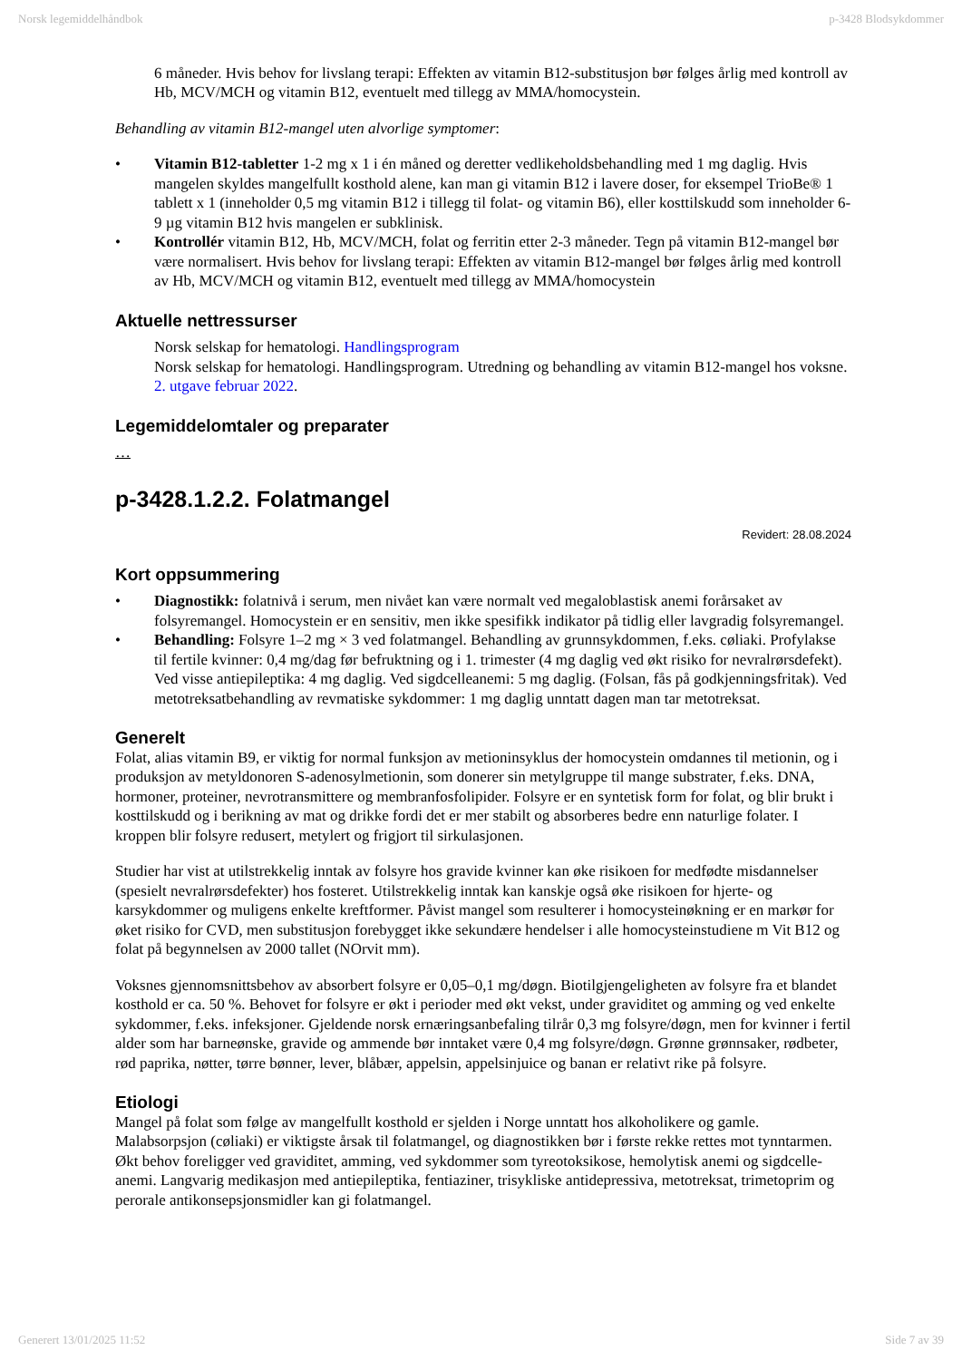Norsk legemiddelhåndbok p-3428 Blodsykdommer
6 måneder. Hvis behov for livslang terapi: Effekten av vitamin B12-substitusjon bør følges årlig med kontroll av Hb, MCV/MCH og vitamin B12, eventuelt med tillegg av MMA/homocystein.
Behandling av vitamin B12-mangel uten alvorlige symptomer:
• Vitamin B12-tabletter 1-2 mg x 1 i én måned og deretter vedlikeholdsbehandling med 1 mg daglig. Hvis mangelen skyldes mangelfullt kosthold alene, kan man gi vitamin B12 i lavere doser, for eksempel TrioBe® 1 tablett x 1 (inneholder 0,5 mg vitamin B12 i tillegg til folat- og vitamin B6), eller kosttilskudd som inneholder 6-9 µg vitamin B12 hvis mangelen er subklinisk.
• Kontrollér vitamin B12, Hb, MCV/MCH, folat og ferritin etter 2-3 måneder. Tegn på vitamin B12-mangel bør være normalisert. Hvis behov for livslang terapi: Effekten av vitamin B12-mangel bør følges årlig med kontroll av Hb, MCV/MCH og vitamin B12, eventuelt med tillegg av MMA/homocystein
Aktuelle nettressurser
Norsk selskap for hematologi. Handlingsprogram
Norsk selskap for hematologi. Handlingsprogram. Utredning og behandling av vitamin B12-mangel hos voksne. 2. utgave februar 2022.
Legemiddelomtaler og preparater
…
p-3428.1.2.2. Folatmangel
Revidert: 28.08.2024
Kort oppsummering
• Diagnostikk: folatnivå i serum, men nivået kan være normalt ved megaloblastisk anemi forårsaket av folsyremangel. Homocystein er en sensitiv, men ikke spesifikk indikator på tidlig eller lavgradig folsyremangel.
• Behandling: Folsyre 1–2 mg × 3 ved folatmangel. Behandling av grunnsykdommen, f.eks. cøliaki. Profylakse til fertile kvinner: 0,4 mg/dag før befruktning og i 1. trimester (4 mg daglig ved økt risiko for nevralrørsdefekt). Ved visse antiepileptika: 4 mg daglig. Ved sigdcelleanemi: 5 mg daglig. (Folsan, fås på godkjenningsfritak). Ved metotreksatbehandling av revmatiske sykdommer: 1 mg daglig unntatt dagen man tar metotreksat.
Generelt
Folat, alias vitamin B9, er viktig for normal funksjon av metioninsyklus der homocystein omdannes til metionin, og i produksjon av metyldonoren S-adenosylmetionin, som donerer sin metylgruppe til mange substrater, f.eks. DNA, hormoner, proteiner, nevrotransmittere og membranfosfolipider. Folsyre er en syntetisk form for folat, og blir brukt i kosttilskudd og i berikning av mat og drikke fordi det er mer stabilt og absorberes bedre enn naturlige folater. I kroppen blir folsyre redusert, metylert og frigjort til sirkulasjonen.
Studier har vist at utilstrekkelig inntak av folsyre hos gravide kvinner kan øke risikoen for medfødte misdannelser (spesielt nevralrørsdefekter) hos fosteret. Utilstrekkelig inntak kan kanskje også øke risikoen for hjerte- og karsykdommer og muligens enkelte kreftformer. Påvist mangel som resulterer i homocysteinøkning er en markør for øket risiko for CVD, men substitusjon forebygget ikke sekundære hendelser i alle homocysteinstudiene m Vit B12 og folat på begynnelsen av 2000 tallet (NOrvit mm).
Voksnes gjennomsnittsbehov av absorbert folsyre er 0,05–0,1 mg/døgn. Biotilgjengeligheten av folsyre fra et blandet kosthold er ca. 50 %. Behovet for folsyre er økt i perioder med økt vekst, under graviditet og amming og ved enkelte sykdommer, f.eks. infeksjoner. Gjeldende norsk ernæringsanbefaling tilrår 0,3 mg folsyre/døgn, men for kvinner i fertil alder som har barneønske, gravide og ammende bør inntaket være 0,4 mg folsyre/døgn. Grønne grønnsaker, rødbeter, rød paprika, nøtter, tørre bønner, lever, blåbær, appelsin, appelsinjuice og banan er relativt rike på folsyre.
Etiologi
Mangel på folat som følge av mangelfullt kosthold er sjelden i Norge unntatt hos alkoholikere og gamle. Malabsorpsjon (cøliaki) er viktigste årsak til folatmangel, og diagnostikken bør i første rekke rettes mot tynntarmen. Økt behov foreligger ved graviditet, amming, ved sykdommer som tyreotoksikose, hemolytisk anemi og sigdcelle-anemi. Langvarig medikasjon med antiepileptika, fentiaziner, trisykliske antidepressiva, metotreksat, trimetoprim og perorale antikonsepsjonsmidler kan gi folatmangel.
Generert 13/01/2025 11:52 Side 7 av 39